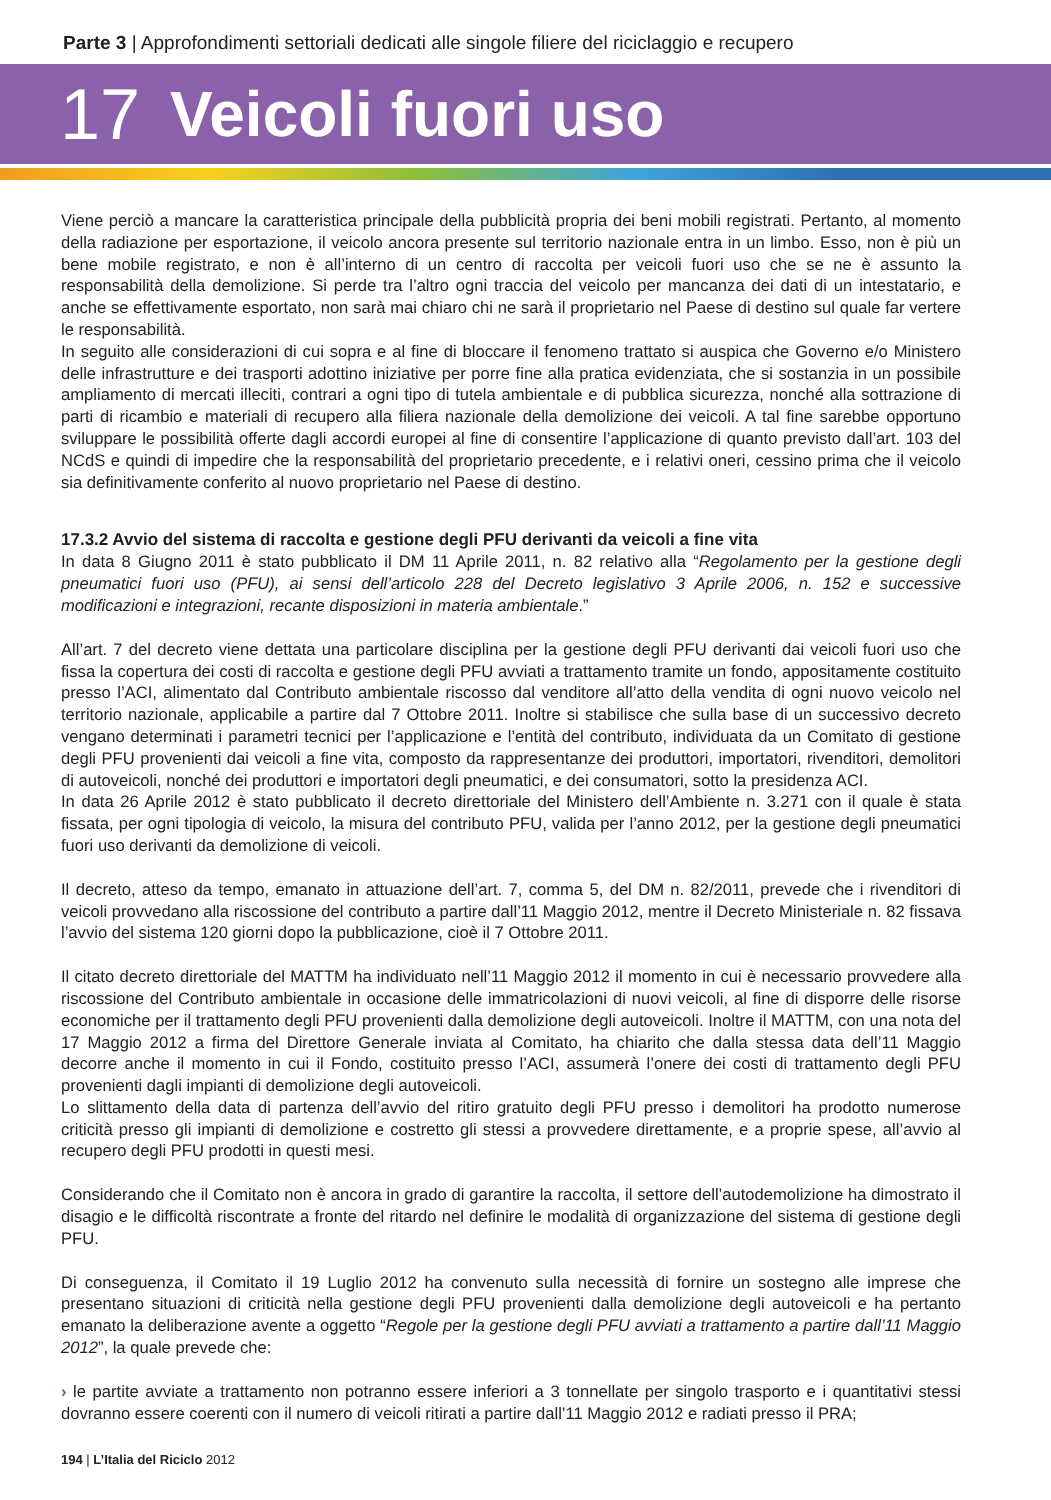Parte 3 | Approfondimenti settoriali dedicati alle singole filiere del riciclaggio e recupero
17 Veicoli fuori uso
Viene perciò a mancare la caratteristica principale della pubblicità propria dei beni mobili registrati. Pertanto, al momento della radiazione per esportazione, il veicolo ancora presente sul territorio nazionale entra in un limbo. Esso, non è più un bene mobile registrato, e non è all’interno di un centro di raccolta per veicoli fuori uso che se ne è assunto la responsabilità della demolizione. Si perde tra l’altro ogni traccia del veicolo per mancanza dei dati di un intestatario, e anche se effettivamente esportato, non sarà mai chiaro chi ne sarà il proprietario nel Paese di destino sul quale far vertere le responsabilità.
In seguito alle considerazioni di cui sopra e al fine di bloccare il fenomeno trattato si auspica che Governo e/o Ministero delle infrastrutture e dei trasporti adottino iniziative per porre fine alla pratica evidenziata, che si sostanzia in un possibile ampliamento di mercati illeciti, contrari a ogni tipo di tutela ambientale e di pubblica sicurezza, nonché alla sottrazione di parti di ricambio e materiali di recupero alla filiera nazionale della demolizione dei veicoli. A tal fine sarebbe opportuno sviluppare le possibilità offerte dagli accordi europei al fine di consentire l’applicazione di quanto previsto dall’art. 103 del NCdS e quindi di impedire che la responsabilità del proprietario precedente, e i relativi oneri, cessino prima che il veicolo sia definitivamente conferito al nuovo proprietario nel Paese di destino.
17.3.2 Avvio del sistema di raccolta e gestione degli PFU derivanti da veicoli a fine vita
In data 8 Giugno 2011 è stato pubblicato il DM 11 Aprile 2011, n. 82 relativo alla “Regolamento per la gestione degli pneumatici fuori uso (PFU), ai sensi dell’articolo 228 del Decreto legislativo 3 Aprile 2006, n. 152 e successive modificazioni e integrazioni, recante disposizioni in materia ambientale.”
All’art. 7 del decreto viene dettata una particolare disciplina per la gestione degli PFU derivanti dai veicoli fuori uso che fissa la copertura dei costi di raccolta e gestione degli PFU avviati a trattamento tramite un fondo, appositamente costituito presso l’ACI, alimentato dal Contributo ambientale riscosso dal venditore all’atto della vendita di ogni nuovo veicolo nel territorio nazionale, applicabile a partire dal 7 Ottobre 2011. Inoltre si stabilisce che sulla base di un successivo decreto vengano determinati i parametri tecnici per l’applicazione e l’entità del contributo, individuata da un Comitato di gestione degli PFU provenienti dai veicoli a fine vita, composto da rappresentanze dei produttori, importatori, rivenditori, demolitori di autoveicoli, nonché dei produttori e importatori degli pneumatici, e dei consumatori, sotto la presidenza ACI.
In data 26 Aprile 2012 è stato pubblicato il decreto direttoriale del Ministero dell’Ambiente n. 3.271 con il quale è stata fissata, per ogni tipologia di veicolo, la misura del contributo PFU, valida per l’anno 2012, per la gestione degli pneumatici fuori uso derivanti da demolizione di veicoli.
Il decreto, atteso da tempo, emanato in attuazione dell’art. 7, comma 5, del DM n. 82/2011, prevede che i rivenditori di veicoli provvedano alla riscossione del contributo a partire dall’11 Maggio 2012, mentre il Decreto Ministeriale n. 82 fissava l’avvio del sistema 120 giorni dopo la pubblicazione, cioè il 7 Ottobre 2011.
Il citato decreto direttoriale del MATTM ha individuato nell’11 Maggio 2012 il momento in cui è necessario provvedere alla riscossione del Contributo ambientale in occasione delle immatricolazioni di nuovi veicoli, al fine di disporre delle risorse economiche per il trattamento degli PFU provenienti dalla demolizione degli autoveicoli. Inoltre il MATTM, con una nota del 17 Maggio 2012 a firma del Direttore Generale inviata al Comitato, ha chiarito che dalla stessa data dell’11 Maggio decorre anche il momento in cui il Fondo, costituito presso l’ACI, assumerà l’onere dei costi di trattamento degli PFU provenienti dagli impianti di demolizione degli autoveicoli.
Lo slittamento della data di partenza dell’avvio del ritiro gratuito degli PFU presso i demolitori ha prodotto numerose criticità presso gli impianti di demolizione e costretto gli stessi a provvedere direttamente, e a proprie spese, all’avvio al recupero degli PFU prodotti in questi mesi.
Considerando che il Comitato non è ancora in grado di garantire la raccolta, il settore dell’autodemolizione ha dimostrato il disagio e le difficoltà riscontrate a fronte del ritardo nel definire le modalità di organizzazione del sistema di gestione degli PFU.
Di conseguenza, il Comitato il 19 Luglio 2012 ha convenuto sulla necessità di fornire un sostegno alle imprese che presentano situazioni di criticità nella gestione degli PFU provenienti dalla demolizione degli autoveicoli e ha pertanto emanato la deliberazione avente a oggetto “Regole per la gestione degli PFU avviati a trattamento a partire dall’11 Maggio 2012”, la quale prevede che:
› le partite avviate a trattamento non potranno essere inferiori a 3 tonnellate per singolo trasporto e i quantitativi stessi dovranno essere coerenti con il numero di veicoli ritirati a partire dall’11 Maggio 2012 e radiati presso il PRA;
194 | L’Italia del Riciclo 2012